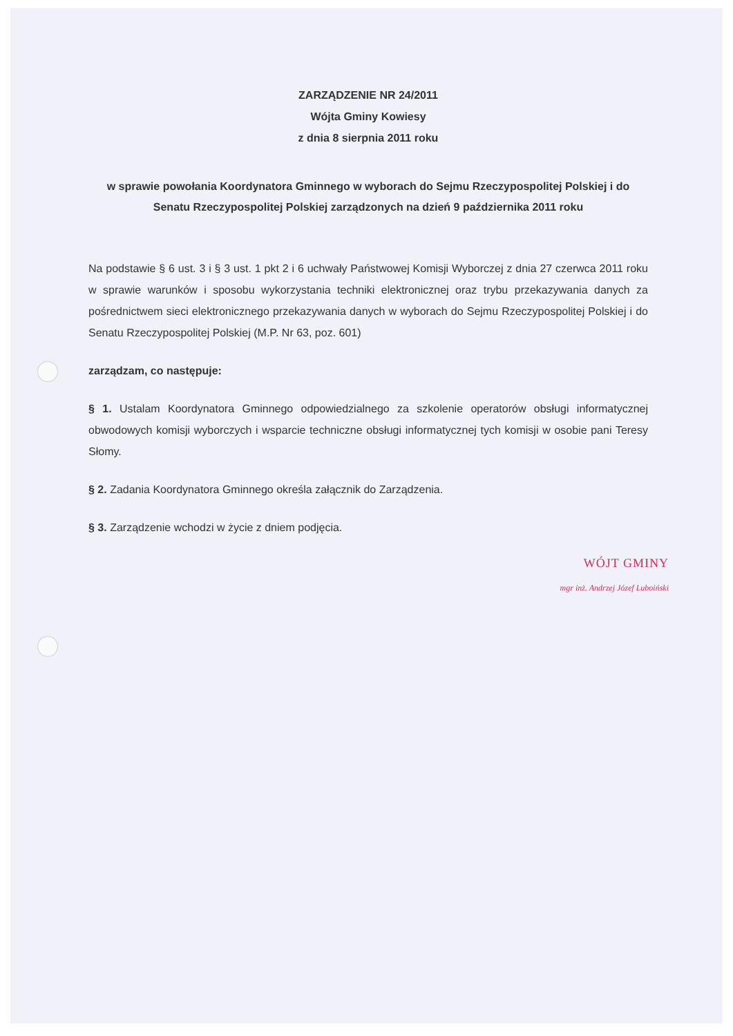ZARZĄDZENIE NR 24/2011
Wójta Gminy Kowiesy
z dnia 8 sierpnia 2011 roku
w sprawie powołania Koordynatora Gminnego w wyborach do Sejmu Rzeczypospolitej Polskiej i do Senatu Rzeczypospolitej Polskiej zarządzonych na dzień 9 października 2011 roku
Na podstawie § 6 ust. 3 i § 3 ust. 1 pkt 2 i 6 uchwały Państwowej Komisji Wyborczej z dnia 27 czerwca 2011 roku w sprawie warunków i sposobu wykorzystania techniki elektronicznej oraz trybu przekazywania danych za pośrednictwem sieci elektronicznego przekazywania danych w wyborach do Sejmu Rzeczypospolitej Polskiej i do Senatu Rzeczypospolitej Polskiej (M.P. Nr 63, poz. 601)
zarządzam, co następuje:
§ 1. Ustalam Koordynatora Gminnego odpowiedzialnego za szkolenie operatorów obsługi informatycznej obwodowych komisji wyborczych i wsparcie techniczne obsługi informatycznej tych komisji w osobie pani Teresy Słomy.
§ 2. Zadania Koordynatora Gminnego określa załącznik do Zarządzenia.
§ 3. Zarządzenie wchodzi w życie z dniem podjęcia.
WÓJT GMINY
mgr inż. Andrzej Józef Luboiński